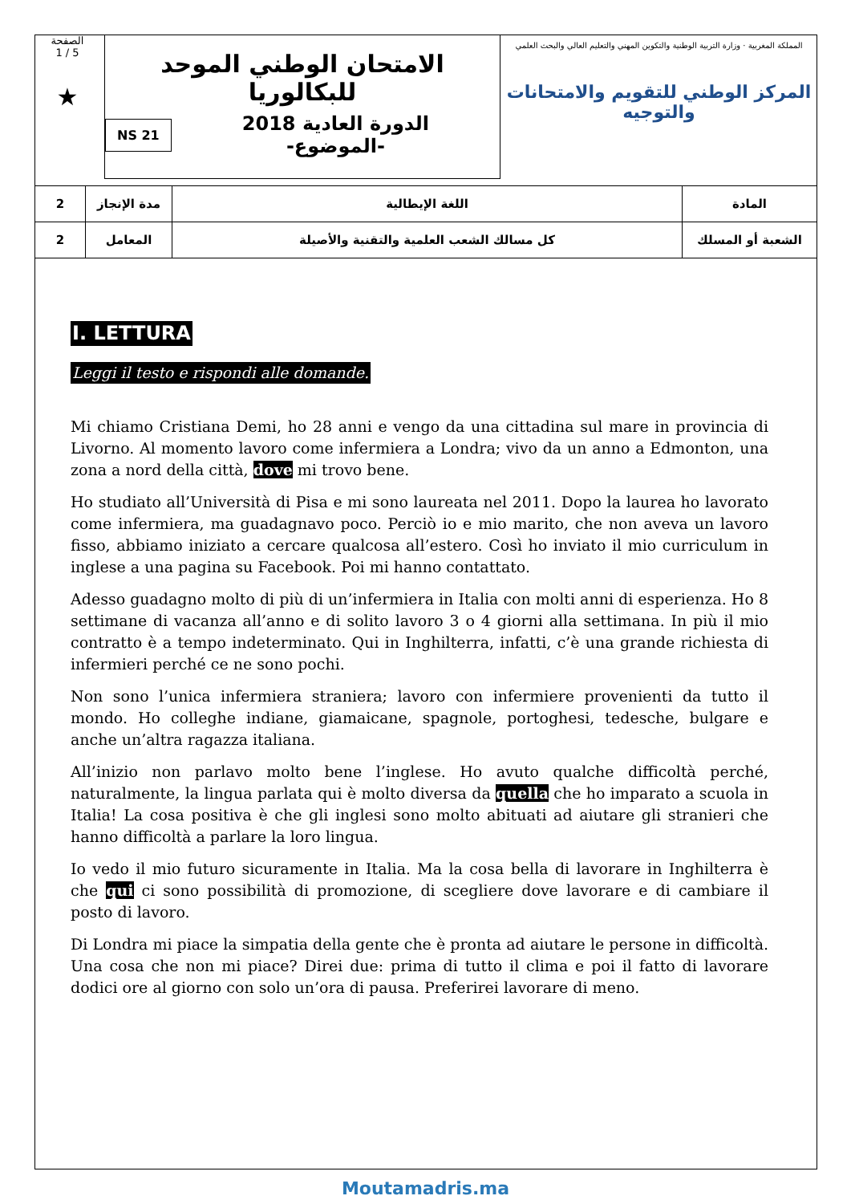الصفحة
1 / 5
★
الامتحان الوطني الموحد للبكالوريا
NS 21 الدورة العادية 2018
-الموضوع-
المملكة المغربية · وزارة التربية الوطنية والتكوين المهني والتعليم العالي والبحث العلمي
المركز الوطني للتقويم والامتحانات والتوجيه
| 2 | مدة الإنجاز | اللغة الإيطالية | المادة |
| 2 | المعامل | كل مسالك الشعب العلمية والتقنية والأصيلة | الشعبة أو المسلك |
I. LETTURA
Leggi il testo e rispondi alle domande.
Mi chiamo Cristiana Demi, ho 28 anni e vengo da una cittadina sul mare in provincia di Livorno. Al momento lavoro come infermiera a Londra; vivo da un anno a Edmonton, una zona a nord della città, dove mi trovo bene.
Ho studiato all’Università di Pisa e mi sono laureata nel 2011. Dopo la laurea ho lavorato come infermiera, ma guadagnavo poco. Perciò io e mio marito, che non aveva un lavoro fisso, abbiamo iniziato a cercare qualcosa all’estero. Così ho inviato il mio curriculum in inglese a una pagina su Facebook. Poi mi hanno contattato.
Adesso guadagno molto di più di un’infermiera in Italia con molti anni di esperienza. Ho 8 settimane di vacanza all’anno e di solito lavoro 3 o 4 giorni alla settimana. In più il mio contratto è a tempo indeterminato. Qui in Inghilterra, infatti, c’è una grande richiesta di infermieri perché ce ne sono pochi.
Non sono l’unica infermiera straniera; lavoro con infermiere provenienti da tutto il mondo. Ho colleghe indiane, giamaicane, spagnole, portoghesi, tedesche, bulgare e anche un’altra ragazza italiana.
All’inizio non parlavo molto bene l’inglese. Ho avuto qualche difficoltà perché, naturalmente, la lingua parlata qui è molto diversa da quella che ho imparato a scuola in Italia! La cosa positiva è che gli inglesi sono molto abituati ad aiutare gli stranieri che hanno difficoltà a parlare la loro lingua.
Io vedo il mio futuro sicuramente in Italia. Ma la cosa bella di lavorare in Inghilterra è che qui ci sono possibilità di promozione, di scegliere dove lavorare e di cambiare il posto di lavoro.
Di Londra mi piace la simpatia della gente che è pronta ad aiutare le persone in difficoltà. Una cosa che non mi piace? Direi due: prima di tutto il clima e poi il fatto di lavorare dodici ore al giorno con solo un’ora di pausa. Preferirei lavorare di meno.
Moutamadris.ma